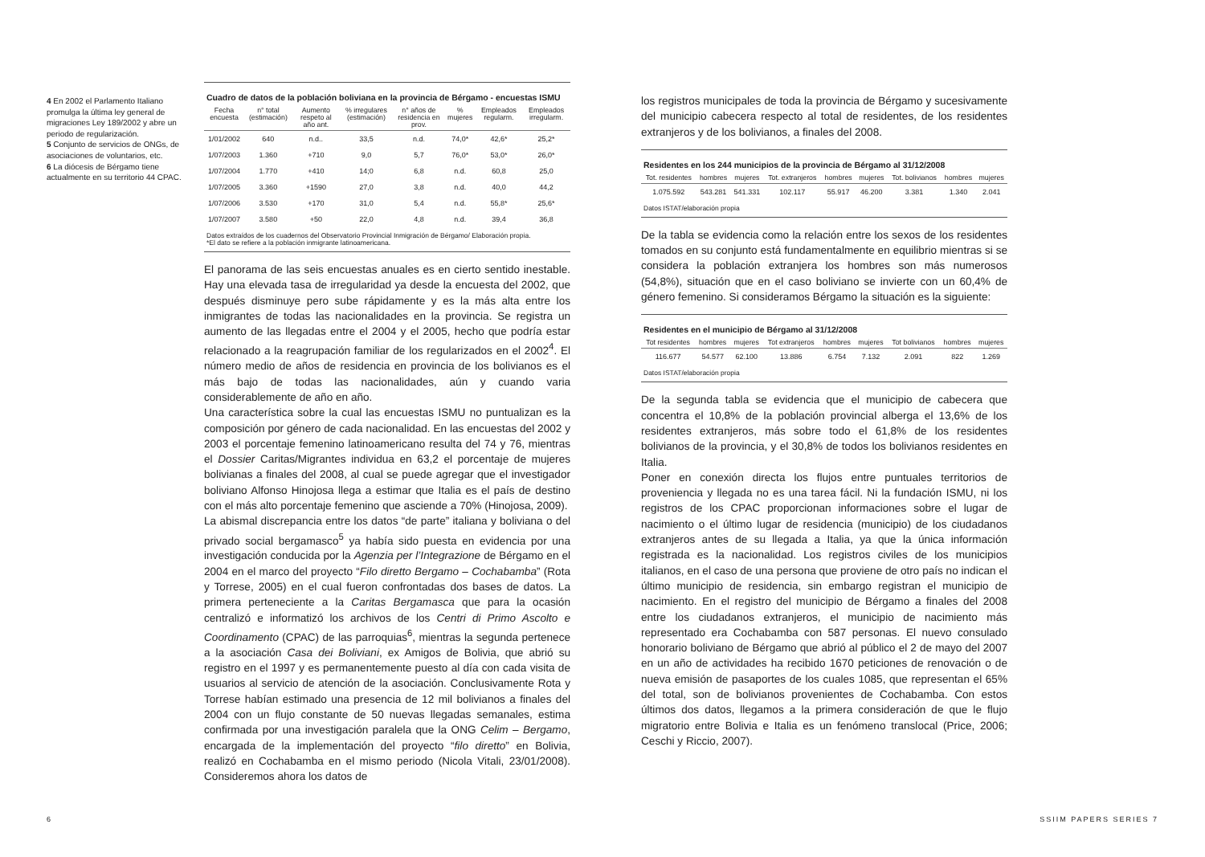4 En 2002 el Parlamento Italiano promulga la última ley general de migraciones Ley 189/2002 y abre un periodo de regularización.
5 Conjunto de servicios de ONGs, de asociaciones de voluntarios, etc.
6 La diócesis de Bérgamo tiene actualmente en su territorio 44 CPAC.
Cuadro de datos de la población boliviana en la provincia de Bérgamo - encuestas ISMU
| Fecha encuesta | n° total (estimación) | Aumento respeto al año ant. | % irregulares (estimación) | n° años de residencia en prov. | % mujeres | Empleados regularm. | Empleados irregularm. |
| --- | --- | --- | --- | --- | --- | --- | --- |
| 1/01/2002 | 640 | n.d.. | 33,5 | n.d. | 74,0* | 42,6* | 25,2* |
| 1/07/2003 | 1.360 | +710 | 9,0 | 5,7 | 76,0* | 53,0* | 26,0* |
| 1/07/2004 | 1.770 | +410 | 14;0 | 6,8 | n.d. | 60,8 | 25,0 |
| 1/07/2005 | 3.360 | +1590 | 27,0 | 3,8 | n.d. | 40,0 | 44,2 |
| 1/07/2006 | 3.530 | +170 | 31,0 | 5,4 | n.d. | 55,8* | 25,6* |
| 1/07/2007 | 3.580 | +50 | 22,0 | 4,8 | n.d. | 39,4 | 36,8 |
Datos extraídos de los cuadernos del Observatorio Provincial Inmigración de Bérgamo/ Elaboración propia.
*El dato se refiere a la población inmigrante latinoamericana.
El panorama de las seis encuestas anuales es en cierto sentido inestable. Hay una elevada tasa de irregularidad ya desde la encuesta del 2002, que después disminuye pero sube rápidamente y es la más alta entre los inmigrantes de todas las nacionalidades en la provincia. Se registra un aumento de las llegadas entre el 2004 y el 2005, hecho que podría estar relacionado a la reagrupación familiar de los regularizados en el 2002<sup>4</sup>. El número medio de años de residencia en provincia de los bolivianos es el más bajo de todas las nacionalidades, aún y cuando varia considerablemente de año en año.
Una característica sobre la cual las encuestas ISMU no puntualizan es la composición por género de cada nacionalidad. En las encuestas del 2002 y 2003 el porcentaje femenino latinoamericano resulta del 74 y 76, mientras el Dossier Caritas/Migrantes individua en 63,2 el porcentaje de mujeres bolivianas a finales del 2008, al cual se puede agregar que el investigador boliviano Alfonso Hinojosa llega a estimar que Italia es el país de destino con el más alto porcentaje femenino que asciende a 70% (Hinojosa, 2009).
La abismal discrepancia entre los datos “de parte” italiana y boliviana o del privado social bergamasco<sup>5</sup> ya había sido puesta en evidencia por una investigación conducida por la Agenzia per l’Integrazione de Bérgamo en el 2004 en el marco del proyecto “Filo diretto Bergamo – Cochabamba” (Rota y Torrese, 2005) en el cual fueron confrontadas dos bases de datos. La primera perteneciente a la Caritas Bergamasca que para la ocasión centralizó e informatizó los archivos de los Centri di Primo Ascolto e Coordinamento (CPAC) de las parroquias<sup>6</sup>, mientras la segunda pertenece a la asociación Casa dei Boliviani, ex Amigos de Bolivia, que abrió su registro en el 1997 y es permanentemente puesto al día con cada visita de usuarios al servicio de atención de la asociación. Conclusivamente Rota y Torrese habían estimado una presencia de 12 mil bolivianos a finales del 2004 con un flujo constante de 50 nuevas llegadas semanales, estima confirmada por una investigación paralela que la ONG Celim – Bergamo, encargada de la implementación del proyecto “filo diretto” en Bolivia, realizó en Cochabamba en el mismo periodo (Nicola Vitali, 23/01/2008). Consideremos ahora los datos de
los registros municipales de toda la provincia de Bérgamo y sucesivamente del municipio cabecera respecto al total de residentes, de los residentes extranjeros y de los bolivianos, a finales del 2008.
Residentes en los 244 municipios de la provincia de Bérgamo al 31/12/2008
| Tot. residentes | hombres | mujeres | Tot. extranjeros | hombres | mujeres | Tot. bolivianos | hombres | mujeres |
| --- | --- | --- | --- | --- | --- | --- | --- | --- |
| 1.075.592 | 543.281 | 541.331 | 102.117 | 55.917 | 46.200 | 3.381 | 1.340 | 2.041 |
Datos ISTAT/elaboración propia
De la tabla se evidencia como la relación entre los sexos de los residentes tomados en su conjunto está fundamentalmente en equilibrio mientras si se considera la población extranjera los hombres son más numerosos (54,8%), situación que en el caso boliviano se invierte con un 60,4% de género femenino. Si consideramos Bérgamo la situación es la siguiente:
Residentes en el municipio de Bérgamo al 31/12/2008
| Tot residentes | hombres | mujeres | Tot extranjeros | hombres | mujeres | Tot bolivianos | hombres | mujeres |
| --- | --- | --- | --- | --- | --- | --- | --- | --- |
| 116.677 | 54.577 | 62.100 | 13.886 | 6.754 | 7.132 | 2.091 | 822 | 1.269 |
Datos ISTAT/elaboración propia
De la segunda tabla se evidencia que el municipio de cabecera que concentra el 10,8% de la población provincial alberga el 13,6% de los residentes extranjeros, más sobre todo el 61,8% de los residentes bolivianos de la provincia, y el 30,8% de todos los bolivianos residentes en Italia.
Poner en conexión directa los flujos entre puntuales territorios de proveniencia y llegada no es una tarea fácil. Ni la fundación ISMU, ni los registros de los CPAC proporcionan informaciones sobre el lugar de nacimiento o el último lugar de residencia (municipio) de los ciudadanos extranjeros antes de su llegada a Italia, ya que la única información registrada es la nacionalidad. Los registros civiles de los municipios italianos, en el caso de una persona que proviene de otro país no indican el último municipio de residencia, sin embargo registran el municipio de nacimiento. En el registro del municipio de Bérgamo a finales del 2008 entre los ciudadanos extranjeros, el municipio de nacimiento más representado era Cochabamba con 587 personas. El nuevo consulado honorario boliviano de Bérgamo que abrió al público el 2 de mayo del 2007 en un año de actividades ha recibido 1670 peticiones de renovación o de nueva emisión de pasaportes de los cuales 1085, que representan el 65% del total, son de bolivianos provenientes de Cochabamba. Con estos últimos dos datos, llegamos a la primera consideración de que le flujo migratorio entre Bolivia e Italia es un fenómeno translocal (Price, 2006; Ceschi y Riccio, 2007).
6 SSIIM PAPERS SERIES 7